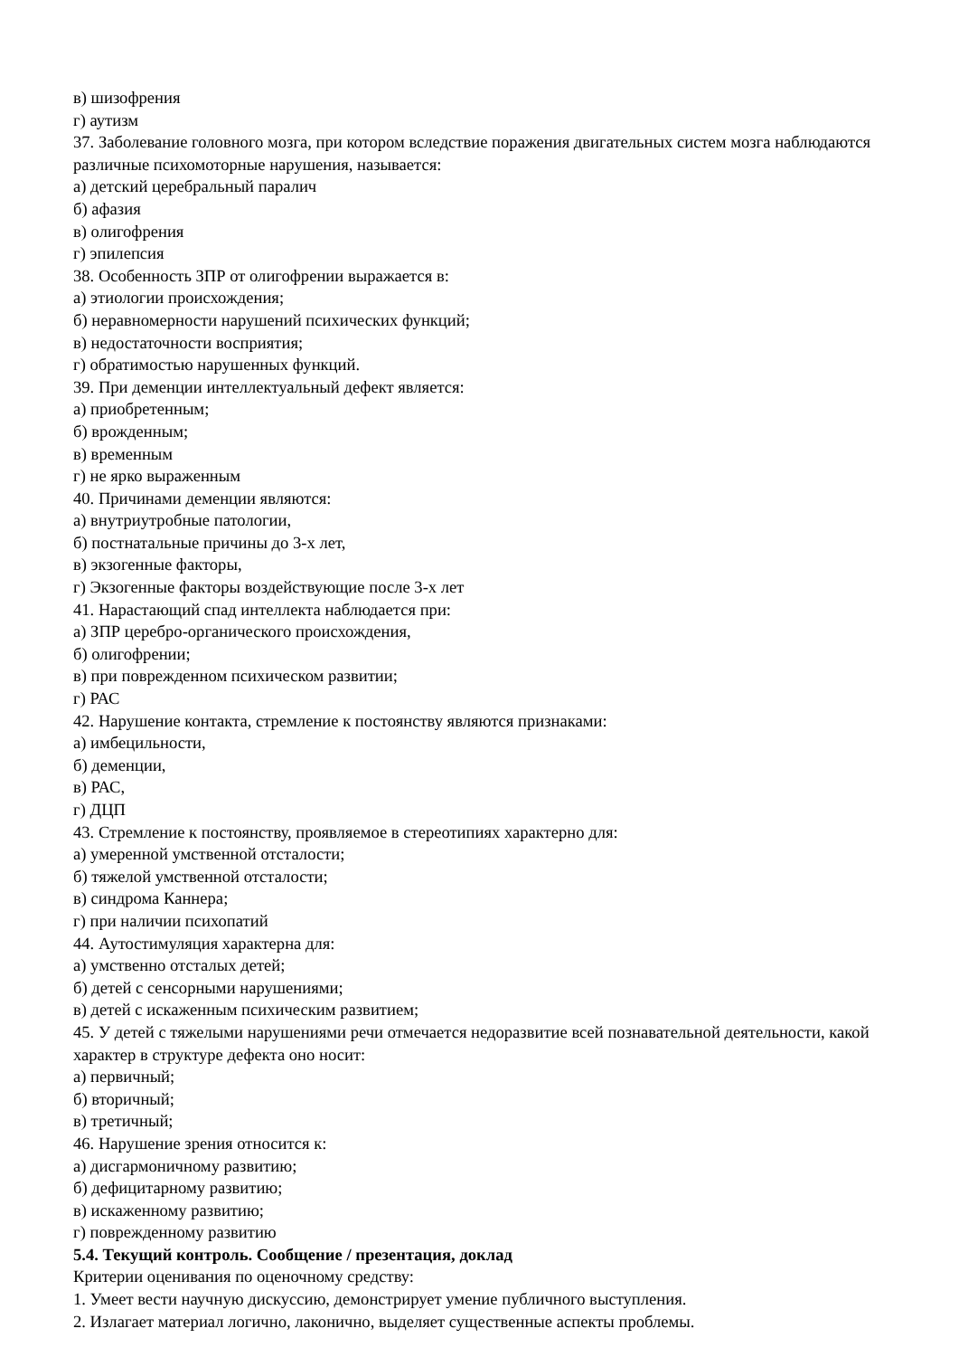в) шизофрения
г) аутизм
37. Заболевание головного мозга, при котором вследствие поражения двигательных систем мозга наблюдаются различные психомоторные нарушения, называется:
а) детский церебральный паралич
б) афазия
в) олигофрения
г) эпилепсия
38. Особенность ЗПР от олигофрении выражается в:
а) этиологии происхождения;
б) неравномерности нарушений психических функций;
в) недостаточности восприятия;
г) обратимостью нарушенных функций.
39. При деменции интеллектуальный дефект является:
а) приобретенным;
б) врожденным;
в) временным
г) не ярко выраженным
40. Причинами деменции являются:
а) внутриутробные патологии,
б) постнатальные причины до 3-х лет,
в) экзогенные факторы,
г) Экзогенные факторы воздействующие после 3-х лет
41. Нарастающий спад интеллекта наблюдается при:
а) ЗПР церебро-органического происхождения,
б) олигофрении;
в) при поврежденном психическом развитии;
г) РАС
42. Нарушение контакта, стремление к постоянству являются признаками:
а) имбецильности,
б) деменции,
в) РАС,
г) ДЦП
43. Стремление к постоянству, проявляемое в стереотипиях характерно для:
а) умеренной умственной отсталости;
б) тяжелой умственной отсталости;
в) синдрома Каннера;
г) при наличии психопатий
44. Аутостимуляция характерна для:
а) умственно отсталых детей;
б) детей с сенсорными нарушениями;
в) детей с искаженным психическим развитием;
45. У детей с тяжелыми нарушениями речи отмечается недоразвитие всей познавательной деятельности, какой характер в структуре дефекта оно носит:
а) первичный;
б) вторичный;
в) третичный;
46. Нарушение зрения относится к:
а) дисгармоничному развитию;
б) дефицитарному развитию;
в) искаженному развитию;
г) поврежденному развитию
5.4. Текущий контроль. Сообщение / презентация, доклад
Критерии оценивания по оценочному средству:
1. Умеет вести научную дискуссию, демонстрирует умение публичного выступления.
2. Излагает материал логично, лаконично, выделяет существенные аспекты проблемы.